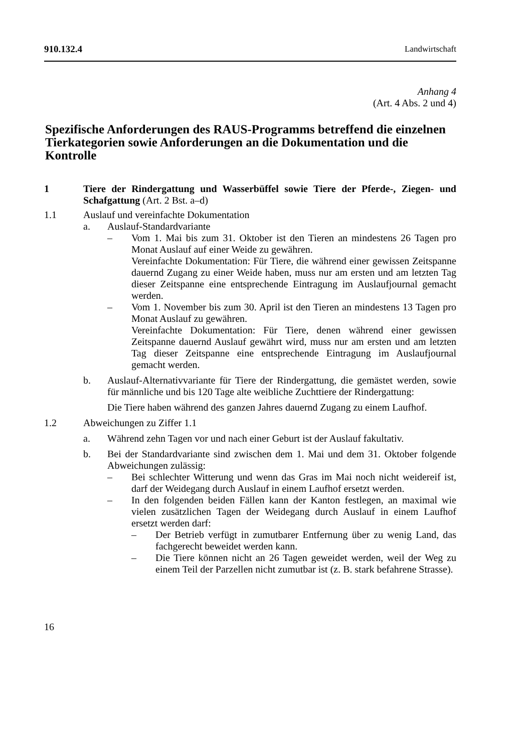910.132.4 Landwirtschaft
Anhang 4
(Art. 4 Abs. 2 und 4)
Spezifische Anforderungen des RAUS-Programms betreffend die einzelnen Tierkategorien sowie Anforderungen an die Dokumentation und die Kontrolle
1 Tiere der Rindergattung und Wasserbüffel sowie Tiere der Pferde-, Ziegen- und Schafgattung (Art. 2 Bst. a–d)
1.1 Auslauf und vereinfachte Dokumentation
a. Auslauf-Standardvariante
– Vom 1. Mai bis zum 31. Oktober ist den Tieren an mindestens 26 Tagen pro Monat Auslauf auf einer Weide zu gewähren.
Vereinfachte Dokumentation: Für Tiere, die während einer gewissen Zeitspanne dauernd Zugang zu einer Weide haben, muss nur am ersten und am letzten Tag dieser Zeitspanne eine entsprechende Eintragung im Auslaufjournal gemacht werden.
– Vom 1. November bis zum 30. April ist den Tieren an mindestens 13 Tagen pro Monat Auslauf zu gewähren.
Vereinfachte Dokumentation: Für Tiere, denen während einer gewissen Zeitspanne dauernd Auslauf gewährt wird, muss nur am ersten und am letzten Tag dieser Zeitspanne eine entsprechende Eintragung im Auslaufjournal gemacht werden.
b. Auslauf-Alternativvariante für Tiere der Rindergattung, die gemästet werden, sowie für männliche und bis 120 Tage alte weibliche Zuchttiere der Rindergattung:
Die Tiere haben während des ganzen Jahres dauernd Zugang zu einem Laufhof.
1.2 Abweichungen zu Ziffer 1.1
a. Während zehn Tagen vor und nach einer Geburt ist der Auslauf fakultativ.
b. Bei der Standardvariante sind zwischen dem 1. Mai und dem 31. Oktober folgende Abweichungen zulässig:
– Bei schlechter Witterung und wenn das Gras im Mai noch nicht weidereif ist, darf der Weidegang durch Auslauf in einem Laufhof ersetzt werden.
– In den folgenden beiden Fällen kann der Kanton festlegen, an maximal wie vielen zusätzlichen Tagen der Weidegang durch Auslauf in einem Laufhof ersetzt werden darf:
– Der Betrieb verfügt in zumutbarer Entfernung über zu wenig Land, das fachgerecht beweidet werden kann.
– Die Tiere können nicht an 26 Tagen geweidet werden, weil der Weg zu einem Teil der Parzellen nicht zumutbar ist (z. B. stark befahrene Strasse).
16